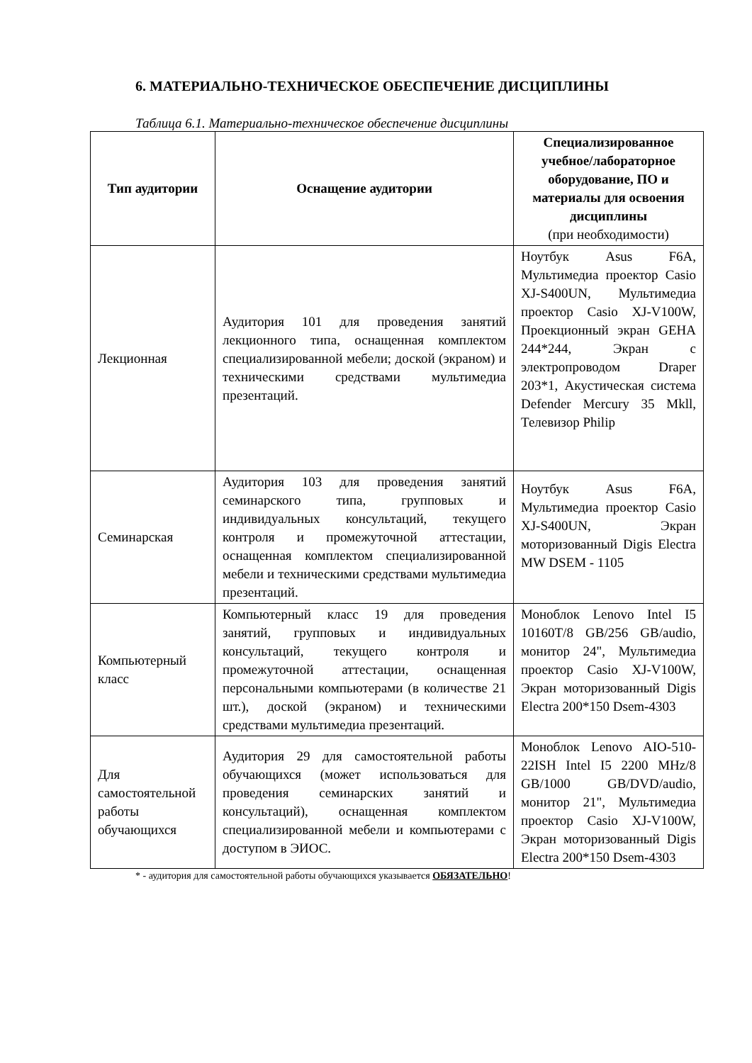6. МАТЕРИАЛЬНО-ТЕХНИЧЕСКОЕ ОБЕСПЕЧЕНИЕ ДИСЦИПЛИНЫ
Таблица 6.1. Материально-техническое обеспечение дисциплины
| Тип аудитории | Оснащение аудитории | Специализированное учебное/лабораторное оборудование, ПО и материалы для освоения дисциплины (при необходимости) |
| --- | --- | --- |
| Лекционная | Аудитория 101 для проведения занятий лекционного типа, оснащенная комплектом специализированной мебели; доской (экраном) и техническими средствами мультимедиа презентаций. | Ноутбук Asus F6A, Мультимедиа проектор Casio XJ-S400UN, Мультимедиа проектор Casio XJ-V100W, Проекционный экран GEHA 244*244, Экран с электропроводом Draper 203*1, Акустическая система Defender Mercury 35 Mkll, Телевизор Philip |
| Семинарская | Аудитория 103 для проведения занятий семинарского типа, групповых и индивидуальных консультаций, текущего контроля и промежуточной аттестации, оснащенная комплектом специализированной мебели и техническими средствами мультимедиа презентаций. | Ноутбук Asus F6A, Мультимедиа проектор Casio XJ-S400UN, Экран моторизованный Digis Electra MW DSEM - 1105 |
| Компьютерный класс | Компьютерный класс 19 для проведения занятий, групповых и индивидуальных консультаций, текущего контроля и промежуточной аттестации, оснащенная персональными компьютерами (в количестве 21 шт.), доской (экраном) и техническими средствами мультимедиа презентаций. | Моноблок Lenovo Intel I5 10160T/8 GB/256 GB/audio, монитор 24", Мультимедиа проектор Casio XJ-V100W, Экран моторизованный Digis Electra 200*150 Dsem-4303 |
| Для самостоятельной работы обучающихся | Аудитория 29 для самостоятельной работы обучающихся (может использоваться для проведения семинарских занятий и консультаций), оснащенная комплектом специализированной мебели и компьютерами с доступом в ЭИОС. | Моноблок Lenovo AIO-510-22ISH Intel I5 2200 MHz/8 GB/1000 GB/DVD/audio, монитор 21", Мультимедиа проектор Casio XJ-V100W, Экран моторизованный Digis Electra 200*150 Dsem-4303 |
* - аудитория для самостоятельной работы обучающихся указывается ОБЯЗАТЕЛЬНО!